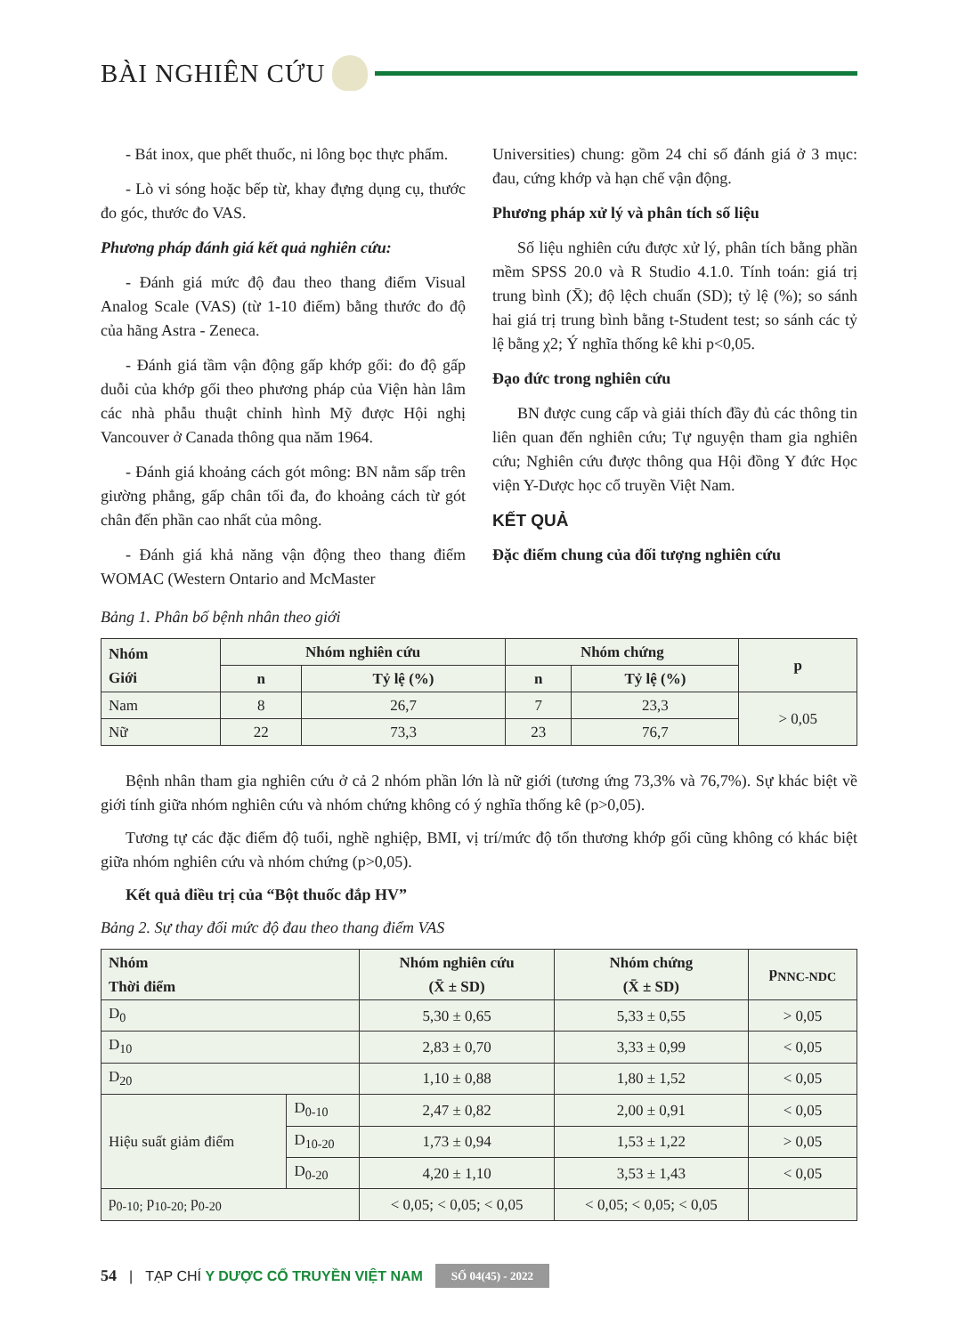BÀI NGHIÊN CỨU
- Bát inox, que phết thuốc, ni lông bọc thực phẩm.
- Lò vi sóng hoặc bếp từ, khay đựng dụng cụ, thước đo góc, thước đo VAS.
Phương pháp đánh giá kết quả nghiên cứu:
- Đánh giá mức độ đau theo thang điểm Visual Analog Scale (VAS) (từ 1-10 điểm) bằng thước đo độ của hãng Astra - Zeneca.
- Đánh giá tầm vận động gấp khớp gối: đo độ gấp duỗi của khớp gối theo phương pháp của Viện hàn lâm các nhà phẫu thuật chỉnh hình Mỹ được Hội nghị Vancouver ở Canada thông qua năm 1964.
- Đánh giá khoảng cách gót mông: BN nằm sấp trên giường phẳng, gấp chân tối đa, đo khoảng cách từ gót chân đến phần cao nhất của mông.
- Đánh giá khả năng vận động theo thang điểm WOMAC (Western Ontario and McMaster
Universities) chung: gồm 24 chỉ số đánh giá ở 3 mục: đau, cứng khớp và hạn chế vận động.
Phương pháp xử lý và phân tích số liệu
Số liệu nghiên cứu được xử lý, phân tích bằng phần mềm SPSS 20.0 và R Studio 4.1.0. Tính toán: giá trị trung bình (X̄); độ lệch chuẩn (SD); tỷ lệ (%); so sánh hai giá trị trung bình bằng t-Student test; so sánh các tỷ lệ bằng χ2; Ý nghĩa thống kê khi p<0,05.
Đạo đức trong nghiên cứu
BN được cung cấp và giải thích đầy đủ các thông tin liên quan đến nghiên cứu; Tự nguyện tham gia nghiên cứu; Nghiên cứu được thông qua Hội đồng Y đức Học viện Y-Dược học cổ truyền Việt Nam.
KẾT QUẢ
Đặc điểm chung của đối tượng nghiên cứu
Bảng 1. Phân bố bệnh nhân theo giới
| Nhóm Giới | Nhóm nghiên cứu | | Nhóm chứng | | p |
| --- | --- | --- | --- | --- | --- |
| | n | Tỷ lệ (%) | n | Tỷ lệ (%) | |
| Nam | 8 | 26,7 | 7 | 23,3 | > 0,05 |
| Nữ | 22 | 73,3 | 23 | 76,7 | |
Bệnh nhân tham gia nghiên cứu ở cả 2 nhóm phần lớn là nữ giới (tương ứng 73,3% và 76,7%). Sự khác biệt về giới tính giữa nhóm nghiên cứu và nhóm chứng không có ý nghĩa thống kê (p>0,05).
Tương tự các đặc điểm độ tuổi, nghề nghiệp, BMI, vị trí/mức độ tổn thương khớp gối cũng không có khác biệt giữa nhóm nghiên cứu và nhóm chứng (p>0,05).
Kết quả điều trị của “Bột thuốc đắp HV”
Bảng 2. Sự thay đổi mức độ đau theo thang điểm VAS
| Nhóm Thời điểm | | Nhóm nghiên cứu (X̄ ± SD) | Nhóm chứng (X̄ ± SD) | p<sub>NNC-NDC</sub> |
| --- | --- | --- | --- | --- |
| D<sub>0</sub> | | 5,30 ± 0,65 | 5,33 ± 0,55 | > 0,05 |
| D<sub>10</sub> | | 2,83 ± 0,70 | 3,33 ± 0,99 | < 0,05 |
| D<sub>20</sub> | | 1,10 ± 0,88 | 1,80 ± 1,52 | < 0,05 |
| Hiệu suất giảm điểm | D<sub>0-10</sub> | 2,47 ± 0,82 | 2,00 ± 0,91 | < 0,05 |
| | D<sub>10-20</sub> | 1,73 ± 0,94 | 1,53 ± 1,22 | > 0,05 |
| | D<sub>0-20</sub> | 4,20 ± 1,10 | 3,53 ± 1,43 | < 0,05 |
| p<sub>0-10;</sub> p<sub>10-20;</sub> p<sub>0-20</sub> | | < 0,05; < 0,05; < 0,05 | < 0,05; < 0,05; < 0,05 | |
54 | TẠP CHÍ Y DƯỢC CỔ TRUYỀN VIỆT NAM SỐ 04(45) - 2022